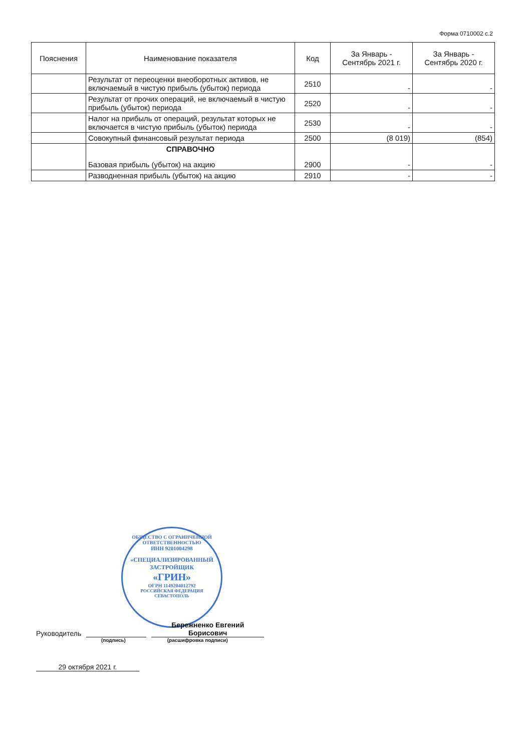Форма 0710002 с.2
| Пояснения | Наименование показателя | Код | За Январь - Сентябрь 2021 г. | За Январь - Сентябрь 2020 г. |
| --- | --- | --- | --- | --- |
| | Результат от переоценки внеоборотных активов, не включаемый в чистую прибыль (убыток) периода | 2510 | - | - |
| | Результат от прочих операций, не включаемый в чистую прибыль (убыток) периода | 2520 | - | - |
| | Налог на прибыль от операций, результат которых не включается в чистую прибыль (убыток) периода | 2530 | - | - |
| | Совокупный финансовый результат периода | 2500 | (8 019) | (854) |
| | СПРАВОЧНО Базовая прибыль (убыток) на акцию | 2900 | - | - |
| | Разводненная прибыль (убыток) на акцию | 2910 | - | - |
ОБЩЕСТВО С ОГРАНИЧЕННОЙ ОТВЕТСТВЕННОСТЬЮ
ИНН 9201004298
«СПЕЦИАЛИЗИРОВАННЫЙ ЗАСТРОЙЩИК
«ГРИН»
ОГРН 1149204012792
РОССИЙСКАЯ ФЕДЕРАЦИЯ СЕВАСТОПОЛЬ
Руководитель Бережненко Евгений
Борисович
(подпись) (расшифровка подписи)
29 октября 2021 г.